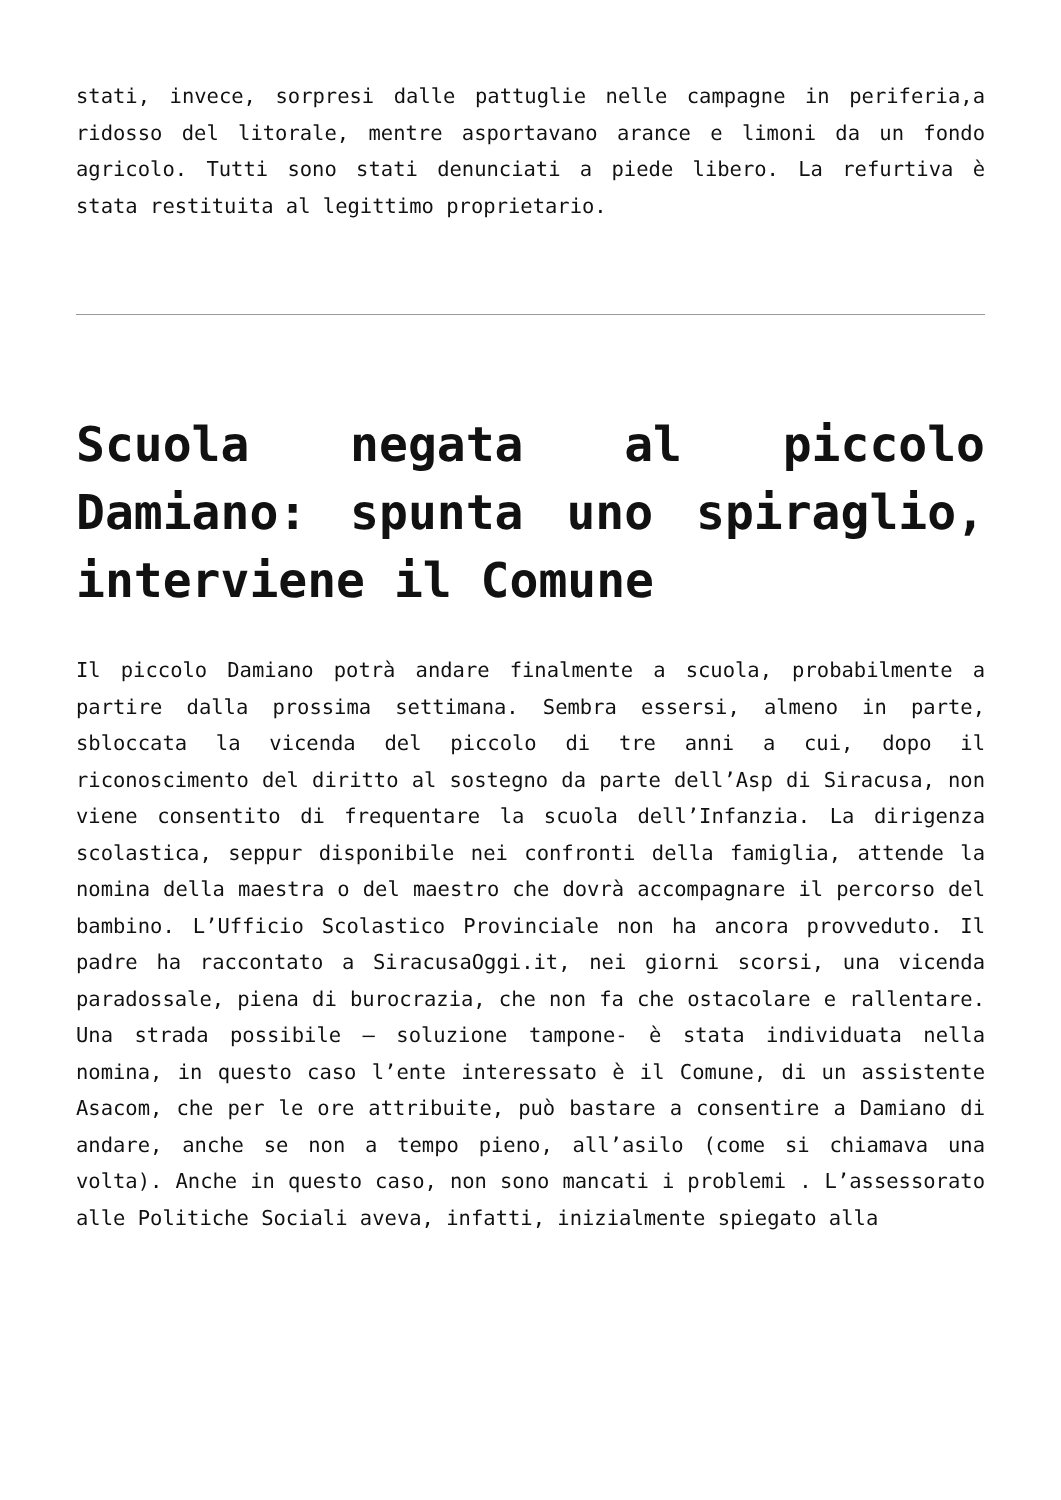stati, invece, sorpresi dalle pattuglie nelle campagne in periferia,a ridosso del litorale, mentre asportavano arance e limoni da un fondo agricolo. Tutti sono stati denunciati a piede libero. La refurtiva è stata restituita al legittimo proprietario.
Scuola negata al piccolo Damiano: spunta uno spiraglio, interviene il Comune
Il piccolo Damiano potrà andare finalmente a scuola, probabilmente a partire dalla prossima settimana. Sembra essersi, almeno in parte, sbloccata la vicenda del piccolo di tre anni a cui, dopo il riconoscimento del diritto al sostegno da parte dell’Asp di Siracusa, non viene consentito di frequentare la scuola dell’Infanzia. La dirigenza scolastica, seppur disponibile nei confronti della famiglia, attende la nomina della maestra o del maestro che dovrà accompagnare il percorso del bambino. L’Ufficio Scolastico Provinciale non ha ancora provveduto. Il padre ha raccontato a SiracusaOggi.it, nei giorni scorsi, una vicenda paradossale, piena di burocrazia, che non fa che ostacolare e rallentare. Una strada possibile – soluzione tampone- è stata individuata nella nomina, in questo caso l’ente interessato è il Comune, di un assistente Asacom, che per le ore attribuite, può bastare a consentire a Damiano di andare, anche se non a tempo pieno, all’asilo (come si chiamava una volta). Anche in questo caso, non sono mancati i problemi . L’assessorato alle Politiche Sociali aveva, infatti, inizialmente spiegato alla